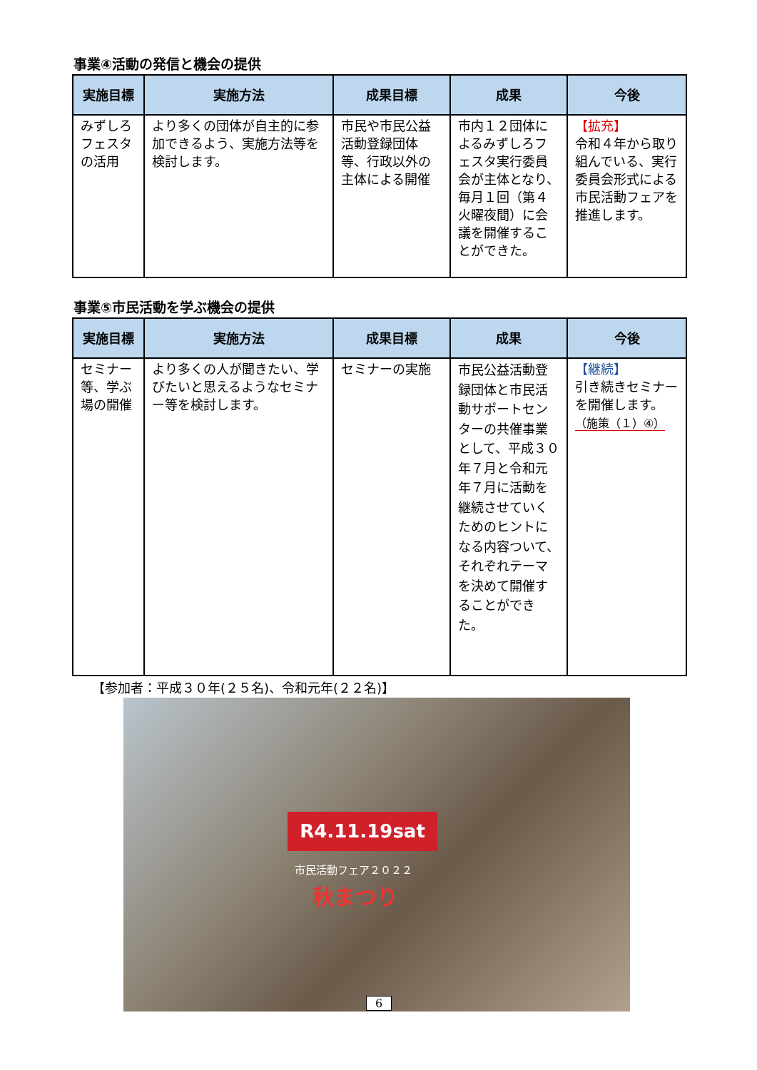事業④活動の発信と機会の提供
| 実施目標 | 実施方法 | 成果目標 | 成果 | 今後 |
| --- | --- | --- | --- | --- |
| みずしろフェスタの活用 | より多くの団体が自主的に参加できるよう、実施方法等を検討します。 | 市民や市民公益活動登録団体等、行政以外の主体による開催 | 市内１２団体によるみずしろフェスタ実行委員会が主体となり、毎月１回（第４火曜夜間）に会議を開催することができた。 | 【拡充】 令和４年から取り組んでいる、実行委員会形式による市民活動フェアを推進します。 |
事業⑤市民活動を学ぶ機会の提供
| 実施目標 | 実施方法 | 成果目標 | 成果 | 今後 |
| --- | --- | --- | --- | --- |
| セミナー等、学ぶ場の開催 | より多くの人が聞きたい、学びたいと思えるようなセミナー等を検討します。 | セミナーの実施 | 市民公益活動登録団体と市民活動サポートセンターの共催事業として、平成３０年７月と令和元年７月に活動を継続させていくためのヒントになる内容ついて、それぞれテーマを決めて開催することができた。 | 【継続】 引き続きセミナーを開催します。 （施策（１）④） |
【参加者：平成３０年(２５名)、令和元年(２２名)】
R4.11.19sat
市民活動フェア２０２２
秋まつり
6